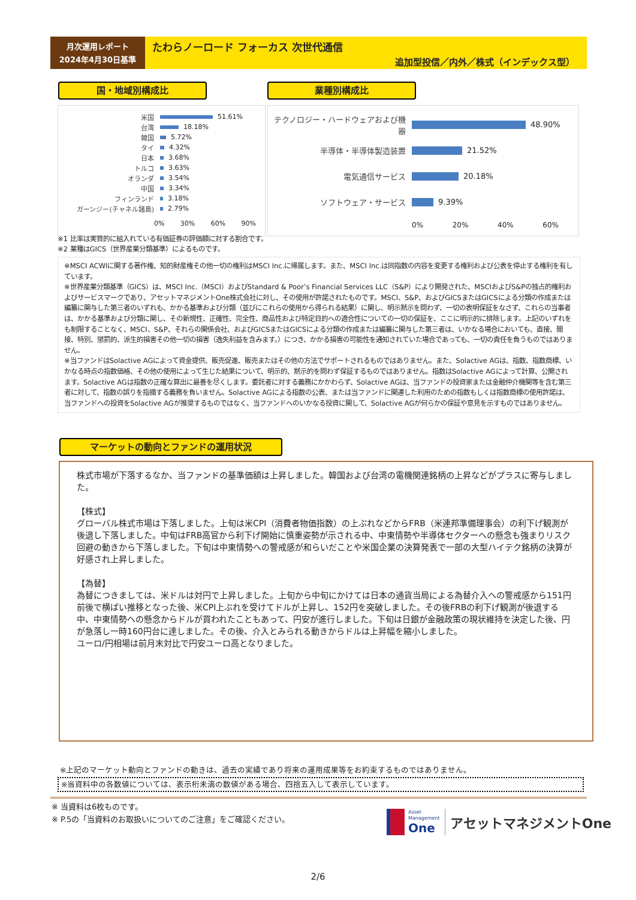月次運用レポート
2024年4月30日基準
たわらノーロード フォーカス 次世代通信
追加型投信／内外／株式（インデックス型）
国・地域別構成比 業種別構成比
米国
51.61%
台湾
18.18%
韓国
5.72%
タイ
4.32%
日本
3.68%
トルコ
3.63%
オランダ
3.54%
中国
3.34%
フィンランド
3.18%
ガーンジー(チャネル諸島)
2.79%
0% 30% 60% 90%
テクノロジー・ハードウェアおよび機器
48.90%
半導体・半導体製造装置
21.52%
電気通信サービス
20.18%
ソフトウェア・サービス
9.39%
0% 20% 40% 60%
※1 比率は実質的に組入れている有価証券の評価額に対する割合です。
※2 業種はGICS（世界産業分類基準）によるものです。
※MSCI ACWIに関する著作権、知的財産権その他一切の権利はMSCI Inc.に帰属します。また、MSCI Inc.は同指数の内容を変更する権利および公表を停止する権利を有しています。
※世界産業分類基準（GICS）は、MSCI Inc.（MSCI）およびStandard & Poor’s Financial Services LLC（S&P）により開発された、MSCIおよびS&Pの独占的権利およびサービスマークであり、アセットマネジメントOne株式会社に対し、その使用が許諾されたものです。MSCI、S&P、およびGICSまたはGICSによる分類の作成または編纂に関与した第三者のいずれも、かかる基準および分類（並びにこれらの使用から得られる結果）に関し、明示黙示を問わず、一切の表明保証をなさず、これらの当事者は、かかる基準および分類に関し、その新規性、正確性、完全性、商品性および特定目的への適合性についての一切の保証を、ここに明示的に排除します。上記のいずれをも制限することなく、MSCI、S&P、それらの関係会社、およびGICSまたはGICSによる分類の作成または編纂に関与した第三者は、いかなる場合においても、直接、間接、特別、懲罰的、派生的損害その他一切の損害（逸失利益を含みます。）につき、かかる損害の可能性を通知されていた場合であっても、一切の責任を負うものではありません。
※当ファンドはSolactive AGによって資金提供、販売促進、販売またはその他の方法でサポートされるものではありません。また、Solactive AGは、指数、指数商標、いかなる時点の指数価格、その他の使用によって生じた結果について、明示的、黙示的を問わず保証するものではありません。指数はSolactive AGによって計算、公開されます。Solactive AGは指数の正確な算出に最善を尽くします。委託者に対する義務にかかわらず、Solactive AGは、当ファンドの投資家または金融仲介機関等を含む第三者に対して、指数の誤りを指摘する義務を負いません。Solactive AGによる指数の公表、または当ファンドに関連した利用のための指数もしくは指数商標の使用許諾は、当ファンドへの投資をSolactive AGが推奨するものではなく、当ファンドへのいかなる投資に関して、Solactive AGが何らかの保証や意見を示すものではありません。
マーケットの動向とファンドの運用状況
株式市場が下落するなか、当ファンドの基準価額は上昇しました。韓国および台湾の電機関連銘柄の上昇などがプラスに寄与しました。
【株式】
グローバル株式市場は下落しました。上旬は米CPI（消費者物価指数）の上ぶれなどからFRB（米連邦準備理事会）の利下げ観測が後退し下落しました。中旬はFRB高官から利下げ開始に慎重姿勢が示される中、中東情勢や半導体セクターへの懸念も強まりリスク回避の動きから下落しました。下旬は中東情勢への警戒感が和らいだことや米国企業の決算発表で一部の大型ハイテク銘柄の決算が好感され上昇しました。
【為替】
為替につきましては、米ドルは対円で上昇しました。上旬から中旬にかけては日本の通貨当局による為替介入への警戒感から151円前後で横ばい推移となった後、米CPI上ぶれを受けてドルが上昇し、152円を突破しました。その後FRBの利下げ観測が後退する中、中東情勢への懸念からドルが買われたこともあって、円安が進行しました。下旬は日銀が金融政策の現状維持を決定した後、円が急落し一時160円台に達しました。その後、介入とみられる動きからドルは上昇幅を縮小しました。
ユーロ/円相場は前月末対比で円安ユーロ高となりました。
※上記のマーケット動向とファンドの動きは、過去の実績であり将来の運用成果等をお約束するものではありません。
※当資料中の各数値については、表示桁未満の数値がある場合、四捨五入して表示しています。
※ 当資料は6枚ものです。
※ P.5の「当資料のお取扱いについてのご注意」をご確認ください。
Asset
Management
One
アセットマネジメントOne
2/6